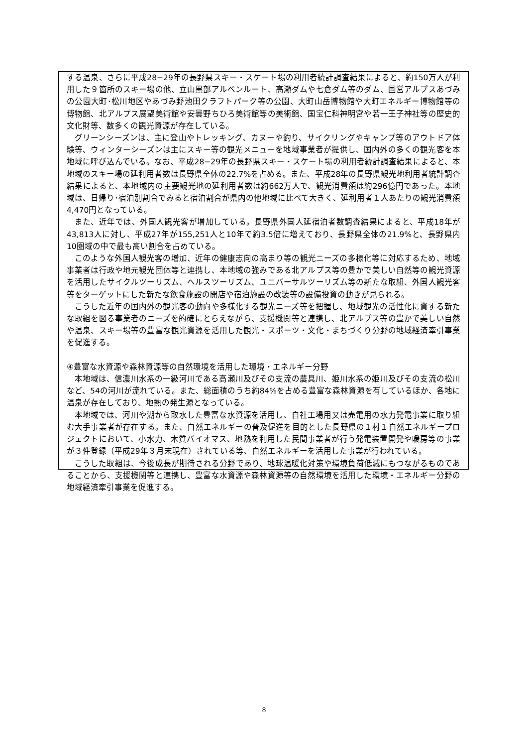する温泉、さらに平成28−29年の長野県スキー・スケート場の利用者統計調査結果によると、約150万人が利用した９箇所のスキー場の他、立山黒部アルペンルート、高瀬ダムや七倉ダム等のダム、国営アルプスあづみの公園大町･松川地区やあづみ野池田クラフトパーク等の公園、大町山岳博物館や大町エネルギー博物館等の博物館、北アルプス展望美術館や安曇野ちひろ美術館等の美術館、国宝仁科神明宮や若一王子神社等の歴史的文化財等、数多くの観光資源が存在している。
グリーンシーズンは、主に登山やトレッキング、カヌーや釣り、サイクリングやキャンプ等のアウトドア体験等、ウィンターシーズンは主にスキー等の観光メニューを地域事業者が提供し、国内外の多くの観光客を本地域に呼び込んでいる。なお、平成28−29年の長野県スキー・スケート場の利用者統計調査結果によると、本地域のスキー場の延利用者数は長野県全体の22.7%を占める。また、平成28年の長野県観光地利用者統計調査結果によると、本地域内の主要観光地の延利用者数は約662万人で、観光消費額は約296億円であった。本地域は、日帰り･宿泊別割合でみると宿泊割合が県内の他地域に比べて大きく、延利用者１人あたりの観光消費額4,470円となっている。
また、近年では、外国人観光客が増加している。長野県外国人延宿泊者数調査結果によると、平成18年が43,813人に対し、平成27年が155,251人と10年で約3.5倍に増えており、長野県全体の21.9%と、長野県内10圏域の中で最も高い割合を占めている。
このような外国人観光客の増加、近年の健康志向の高まり等の観光ニーズの多様化等に対応するため、地域事業者は行政や地元観光団体等と連携し、本地域の強みである北アルプス等の豊かで美しい自然等の観光資源を活用したサイクルツーリズム、ヘルスツーリズム、ユニバーサルツーリズム等の新たな取組、外国人観光客等をターゲットにした新たな飲食施設の開店や宿泊施設の改装等の設備投資の動きが見られる。
こうした近年の国内外の観光客の動向や多様化する観光ニーズ等を把握し、地域観光の活性化に資する新たな取組を図る事業者のニーズを的確にとらえながら、支援機関等と連携し、北アルプス等の豊かで美しい自然や温泉、スキー場等の豊富な観光資源を活用した観光・スポーツ・文化・まちづくり分野の地域経済牽引事業を促進する。
④豊富な水資源や森林資源等の自然環境を活用した環境・エネルギー分野
本地域は、信濃川水系の一級河川である高瀬川及びその支流の農具川、姫川水系の姫川及びその支流の松川など、54の河川が流れている。また、総面積のうち約84%を占める豊富な森林資源を有しているほか、各地に温泉が存在しており、地熱の発生源となっている。
本地域では、河川や湖から取水した豊富な水資源を活用し、自社工場用又は売電用の水力発電事業に取り組む大手事業者が存在する。また、自然エネルギーの普及促進を目的とした長野県の１村１自然エネルギープロジェクトにおいて、小水力、木質バイオマス、地熱を利用した民間事業者が行う発電装置開発や暖房等の事業が３件登録（平成29年３月末現在）されている等、自然エネルギーを活用した事業が行われている。
こうした取組は、今後成長が期待される分野であり、地球温暖化対策や環境負荷低減にもつながるものであることから、支援機関等と連携し、豊富な水資源や森林資源等の自然環境を活用した環境・エネルギー分野の地域経済牽引事業を促進する。
8